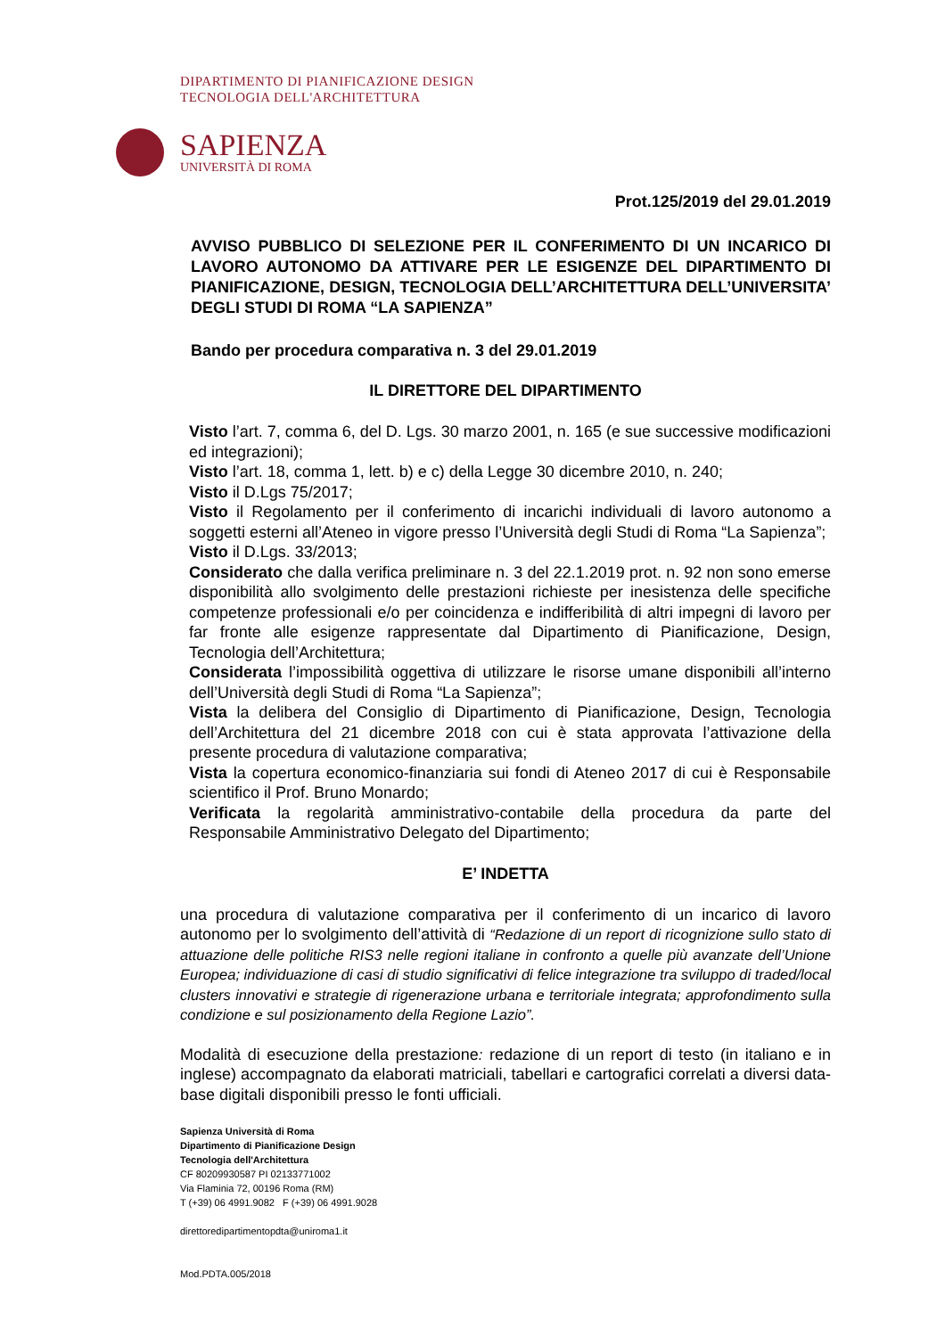DIPARTIMENTO DI PIANIFICAZIONE DESIGN
TECNOLOGIA DELL'ARCHITETTURA
SAPIENZA
UNIVERSITÀ DI ROMA
Prot.125/2019 del 29.01.2019
AVVISO PUBBLICO DI SELEZIONE PER IL CONFERIMENTO DI UN INCARICO DI LAVORO AUTONOMO DA ATTIVARE PER LE ESIGENZE DEL DIPARTIMENTO DI PIANIFICAZIONE, DESIGN, TECNOLOGIA DELL’ARCHITETTURA DELL’UNIVERSITA’ DEGLI STUDI DI ROMA “LA SAPIENZA”
Bando per procedura comparativa n. 3 del 29.01.2019
IL DIRETTORE DEL DIPARTIMENTO
Visto l’art. 7, comma 6, del D. Lgs. 30 marzo 2001, n. 165 (e sue successive modificazioni ed integrazioni);
Visto l’art. 18, comma 1, lett. b) e c) della Legge 30 dicembre 2010, n. 240;
Visto il D.Lgs 75/2017;
Visto il Regolamento per il conferimento di incarichi individuali di lavoro autonomo a soggetti esterni all’Ateneo in vigore presso l’Università degli Studi di Roma “La Sapienza”;
Visto il D.Lgs. 33/2013;
Considerato che dalla verifica preliminare n. 3 del 22.1.2019 prot. n. 92 non sono emerse disponibilità allo svolgimento delle prestazioni richieste per inesistenza delle specifiche competenze professionali e/o per coincidenza e indifferibilità di altri impegni di lavoro per far fronte alle esigenze rappresentate dal Dipartimento di Pianificazione, Design, Tecnologia dell’Architettura;
Considerata l’impossibilità oggettiva di utilizzare le risorse umane disponibili all’interno dell’Università degli Studi di Roma “La Sapienza”;
Vista la delibera del Consiglio di Dipartimento di Pianificazione, Design, Tecnologia dell’Architettura del 21 dicembre 2018 con cui è stata approvata l’attivazione della presente procedura di valutazione comparativa;
Vista la copertura economico-finanziaria sui fondi di Ateneo 2017 di cui è Responsabile scientifico il Prof. Bruno Monardo;
Verificata la regolarità amministrativo-contabile della procedura da parte del Responsabile Amministrativo Delegato del Dipartimento;
E’ INDETTA
una procedura di valutazione comparativa per il conferimento di un incarico di lavoro autonomo per lo svolgimento dell’attività di “Redazione di un report di ricognizione sullo stato di attuazione delle politiche RIS3 nelle regioni italiane in confronto a quelle più avanzate dell’Unione Europea; individuazione di casi di studio significativi di felice integrazione tra sviluppo di traded/local clusters innovativi e strategie di rigenerazione urbana e territoriale integrata; approfondimento sulla condizione e sul posizionamento della Regione Lazio”.
Modalità di esecuzione della prestazione: redazione di un report di testo (in italiano e in inglese) accompagnato da elaborati matriciali, tabellari e cartografici correlati a diversi data-base digitali disponibili presso le fonti ufficiali.
Sapienza Università di Roma
Dipartimento di Pianificazione Design
Tecnologia dell'Architettura
CF 80209930587 PI 02133771002
Via Flaminia 72, 00196 Roma (RM)
T (+39) 06 4991.9082 F (+39) 06 4991.9028
direttoredipartimentopdta@uniroma1.it
Mod.PDTA.005/2018